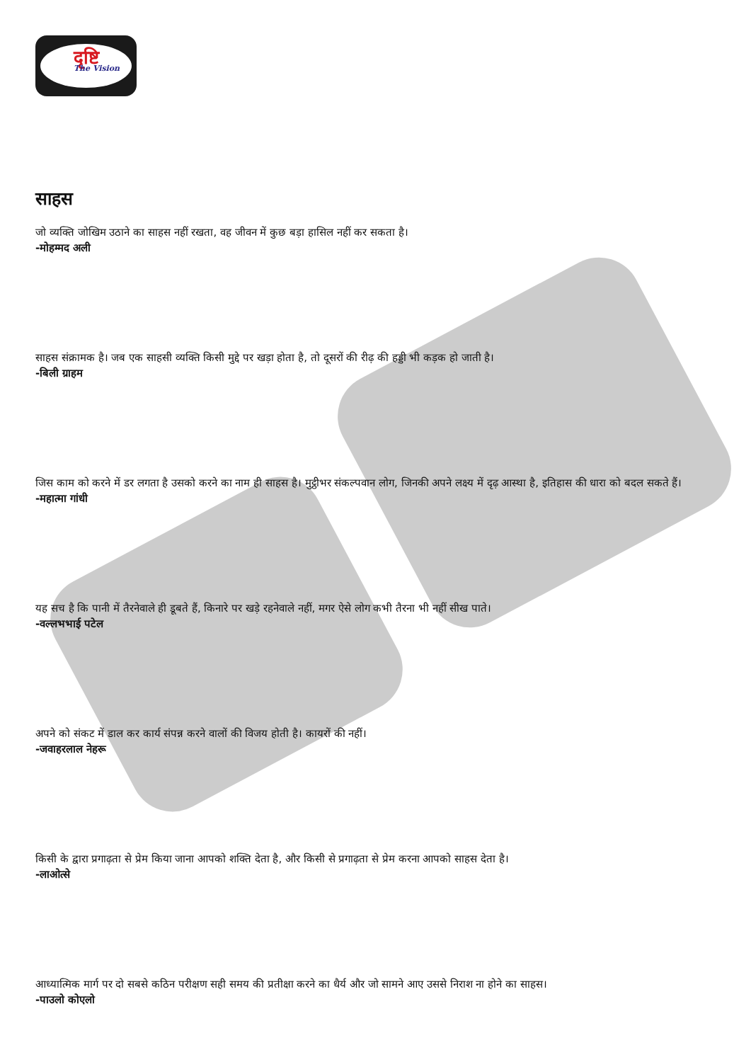दृष्टि
The Vision
साहस
जो व्यक्ति जोखिम उठाने का साहस नहीं रखता, वह जीवन में कुछ बड़ा हासिल नहीं कर सकता है।
-मोहम्मद अली
साहस संक्रामक है। जब एक साहसी व्यक्ति किसी मुद्दे पर खड़ा होता है, तो दूसरों की रीढ़ की हड्डी भी कड़क हो जाती है।
-बिली ग्राहम
जिस काम को करने में डर लगता है उसको करने का नाम ही साहस है। मुट्ठीभर संकल्पवान लोग, जिनकी अपने लक्ष्य में दृढ़ आस्था है, इतिहास की धारा को बदल सकते हैं।
-महात्मा गांधी
यह सच है कि पानी में तैरनेवाले ही डूबते हैं, किनारे पर खड़े रहनेवाले नहीं, मगर ऐसे लोग कभी तैरना भी नहीं सीख पाते।
-वल्लभभाई पटेल
अपने को संकट में डाल कर कार्य संपन्न करने वालों की विजय होती है। कायरों की नहीं।
-जवाहरलाल नेहरू
किसी के द्वारा प्रगाढ़ता से प्रेम किया जाना आपको शक्ति देता है, और किसी से प्रगाढ़ता से प्रेम करना आपको साहस देता है।
-लाओत्से
आध्यात्मिक मार्ग पर दो सबसे कठिन परीक्षण सही समय की प्रतीक्षा करने का धैर्य और जो सामने आए उससे निराश ना होने का साहस।
-पाउलो कोएलो